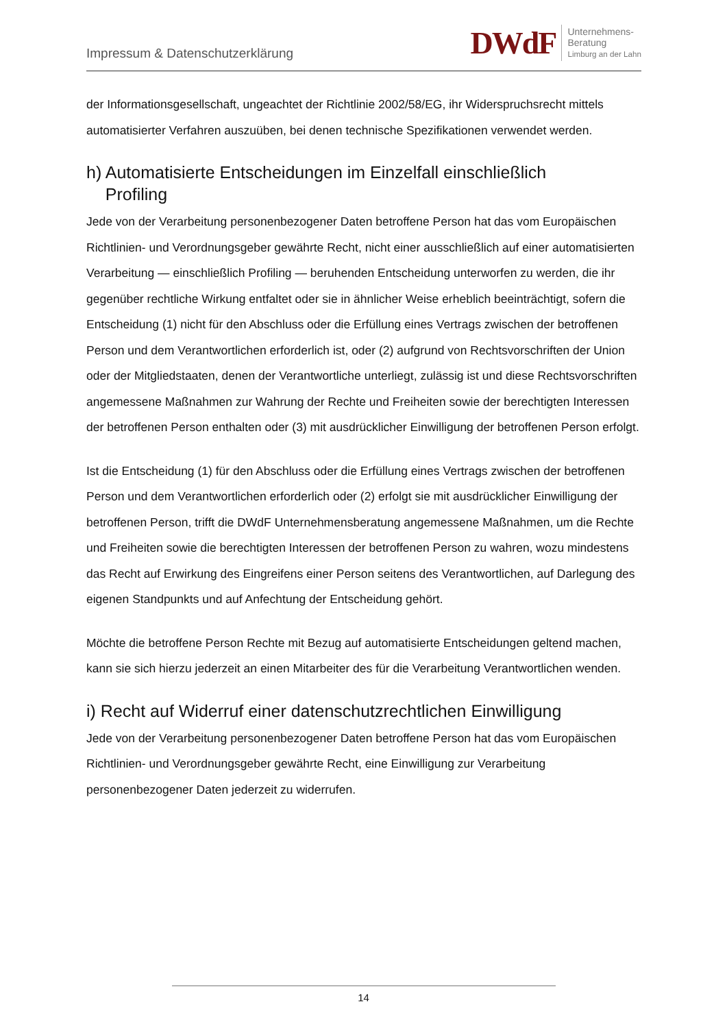Impressum & Datenschutzerklärung
DWdF Unternehmens-
Beratung
Limburg an der Lahn
der Informationsgesellschaft, ungeachtet der Richtlinie 2002/58/EG, ihr Widerspruchsrecht mittels automatisierter Verfahren auszuüben, bei denen technische Spezifikationen verwendet werden.
h) Automatisierte Entscheidungen im Einzelfall einschließlich
Profiling
Jede von der Verarbeitung personenbezogener Daten betroffene Person hat das vom Europäischen Richtlinien- und Verordnungsgeber gewährte Recht, nicht einer ausschließlich auf einer automatisierten Verarbeitung — einschließlich Profiling — beruhenden Entscheidung unterworfen zu werden, die ihr gegenüber rechtliche Wirkung entfaltet oder sie in ähnlicher Weise erheblich beeinträchtigt, sofern die Entscheidung (1) nicht für den Abschluss oder die Erfüllung eines Vertrags zwischen der betroffenen Person und dem Verantwortlichen erforderlich ist, oder (2) aufgrund von Rechtsvorschriften der Union oder der Mitgliedstaaten, denen der Verantwortliche unterliegt, zulässig ist und diese Rechtsvorschriften angemessene Maßnahmen zur Wahrung der Rechte und Freiheiten sowie der berechtigten Interessen der betroffenen Person enthalten oder (3) mit ausdrücklicher Einwilligung der betroffenen Person erfolgt.
Ist die Entscheidung (1) für den Abschluss oder die Erfüllung eines Vertrags zwischen der betroffenen Person und dem Verantwortlichen erforderlich oder (2) erfolgt sie mit ausdrücklicher Einwilligung der betroffenen Person, trifft die DWdF Unternehmensberatung angemessene Maßnahmen, um die Rechte und Freiheiten sowie die berechtigten Interessen der betroffenen Person zu wahren, wozu mindestens das Recht auf Erwirkung des Eingreifens einer Person seitens des Verantwortlichen, auf Darlegung des eigenen Standpunkts und auf Anfechtung der Entscheidung gehört.
Möchte die betroffene Person Rechte mit Bezug auf automatisierte Entscheidungen geltend machen, kann sie sich hierzu jederzeit an einen Mitarbeiter des für die Verarbeitung Verantwortlichen wenden.
i) Recht auf Widerruf einer datenschutzrechtlichen Einwilligung
Jede von der Verarbeitung personenbezogener Daten betroffene Person hat das vom Europäischen Richtlinien- und Verordnungsgeber gewährte Recht, eine Einwilligung zur Verarbeitung personenbezogener Daten jederzeit zu widerrufen.
14